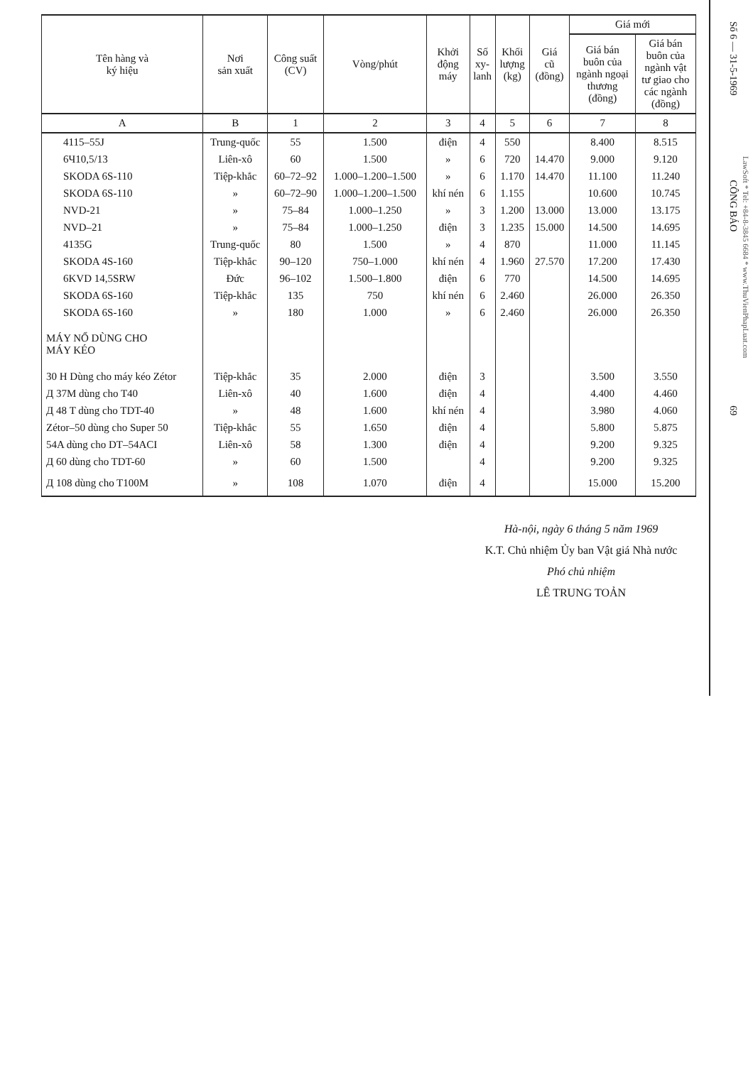| Tên hàng và ký hiệu | Nơi sản xuất | Công suất (CV) | Vòng/phút | Khởi động máy | Số xy- lanh | Khối lượng (kg) | Giá cũ (đồng) | Giá mới | |
| --- | --- | --- | --- | --- | --- | --- | --- | --- | --- |
| | | | | | | | | Giá bán buôn của ngành ngoại thương (đồng) | Giá bán buôn của ngành vật tư giao cho các ngành (đồng) |
| A | B | 1 | 2 | 3 | 4 | 5 | 6 | 7 | 8 |
| 4115–55J | Trung-quốc | 55 | 1.500 | điện | 4 | 550 | | 8.400 | 8.515 |
| 6Ч10,5/13 | Liên-xô | 60 | 1.500 | » | 6 | 720 | 14.470 | 9.000 | 9.120 |
| SKODA 6S-110 | Tiệp-khắc | 60–72–92 | 1.000–1.200–1.500 | » | 6 | 1.170 | 14.470 | 11.100 | 11.240 |
| SKODA 6S-110 | » | 60–72–90 | 1.000–1.200–1.500 | khí nén | 6 | 1.155 | | 10.600 | 10.745 |
| NVD-21 | » | 75–84 | 1.000–1.250 | » | 3 | 1.200 | 13.000 | 13.000 | 13.175 |
| NVD–21 | » | 75–84 | 1.000–1.250 | điện | 3 | 1.235 | 15.000 | 14.500 | 14.695 |
| 4135G | Trung-quốc | 80 | 1.500 | » | 4 | 870 | | 11.000 | 11.145 |
| SKODA 4S-160 | Tiệp-khắc | 90–120 | 750–1.000 | khí nén | 4 | 1.960 | 27.570 | 17.200 | 17.430 |
| 6KVD 14,5SRW | Đức | 96–102 | 1.500–1.800 | điện | 6 | 770 | | 14.500 | 14.695 |
| SKODA 6S-160 | Tiệp-khắc | 135 | 750 | khí nén | 6 | 2.460 | | 26.000 | 26.350 |
| SKODA 6S-160 | » | 180 | 1.000 | » | 6 | 2.460 | | 26.000 | 26.350 |
| MÁY NỔ DÙNG CHO MÁY KÉO | | | | | | | | | |
| 30 H Dùng cho máy kéo Zétor | Tiệp-khắc | 35 | 2.000 | điện | 3 | | | 3.500 | 3.550 |
| Д 37M dùng cho T40 | Liên-xô | 40 | 1.600 | điện | 4 | | | 4.400 | 4.460 |
| Д 48 T dùng cho TDT-40 | » | 48 | 1.600 | khí nén | 4 | | | 3.980 | 4.060 |
| Zétor–50 dùng cho Super 50 | Tiệp-khắc | 55 | 1.650 | điện | 4 | | | 5.800 | 5.875 |
| 54A dùng cho DT–54ACI | Liên-xô | 58 | 1.300 | điện | 4 | | | 9.200 | 9.325 |
| Д 60 dùng cho TDT-60 | » | 60 | 1.500 | | 4 | | | 9.200 | 9.325 |
| Д 108 dùng cho T100M | » | 108 | 1.070 | điện | 4 | | | 15.000 | 15.200 |
Hà-nội, ngày 6 tháng 5 năm 1969
K.T. Chủ nhiệm Ủy ban Vật giá Nhà nước
Phó chủ nhiệm
LÊ TRUNG TOẢN
Số 6 — 31-5-1969 CÔNG BÁO 69
LawSoft * Tel: +84-8-3845 6684 * www.ThuVienPhapLuat.com